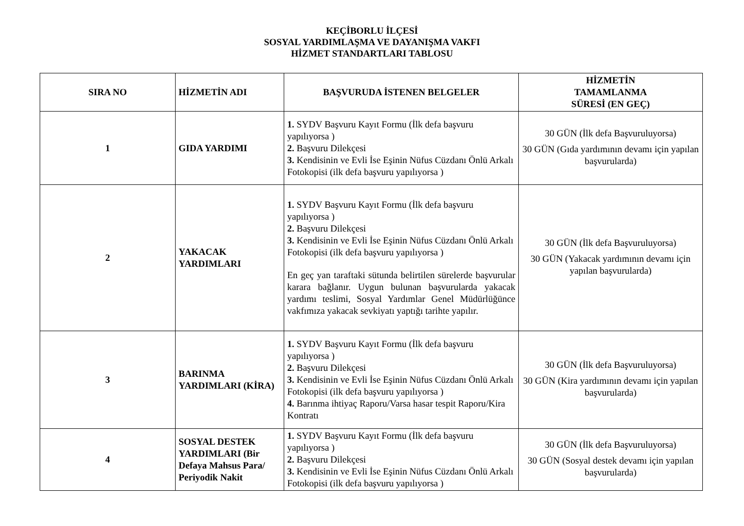KEÇİBORLU İLÇESİ
SOSYAL YARDIMLAŞMA VE DAYANIŞMA VAKFI
HİZMET STANDARTLARI TABLOSU
| SIRA NO | HİZMETİN ADI | BAŞVURUDA İSTENEN BELGELER | HİZMETİN TAMAMLANMA SÜRESİ (EN GEÇ) |
| --- | --- | --- | --- |
| 1 | GIDA YARDIMI | 1. SYDV Başvuru Kayıt Formu (İlk defa başvuru yapılıyorsa ) 2. Başvuru Dilekçesi 3. Kendisinin ve Evli İse Eşinin Nüfus Cüzdanı Önlü Arkalı Fotokopisi (ilk defa başvuru yapılıyorsa ) | 30 GÜN (İlk defa Başvuruluyorsa) 30 GÜN (Gıda yardımının devamı için yapılan başvurularda) |
| 2 | YAKACAK YARDIMLARI | 1. SYDV Başvuru Kayıt Formu (İlk defa başvuru yapılıyorsa ) 2. Başvuru Dilekçesi 3. Kendisinin ve Evli İse Eşinin Nüfus Cüzdanı Önlü Arkalı Fotokopisi (ilk defa başvuru yapılıyorsa ) En geç yan taraftaki sütunda belirtilen sürelerde başvurular karara bağlanır. Uygun bulunan başvurularda yakacak yardımı teslimi, Sosyal Yardımlar Genel Müdürlüğünce vakfımıza yakacak sevkiyatı yaptığı tarihte yapılır. | 30 GÜN (İlk defa Başvuruluyorsa) 30 GÜN (Yakacak yardımının devamı için yapılan başvurularda) |
| 3 | BARINMA YARDIMLARI (KİRA) | 1. SYDV Başvuru Kayıt Formu (İlk defa başvuru yapılıyorsa ) 2. Başvuru Dilekçesi 3. Kendisinin ve Evli İse Eşinin Nüfus Cüzdanı Önlü Arkalı Fotokopisi (ilk defa başvuru yapılıyorsa ) 4. Barınma ihtiyaç Raporu/Varsa hasar tespit Raporu/Kira Kontratı | 30 GÜN (İlk defa Başvuruluyorsa) 30 GÜN (Kira yardımının devamı için yapılan başvurularda) |
| 4 | SOSYAL DESTEK YARDIMLARI (Bir Defaya Mahsus Para/ Periyodik Nakit | 1. SYDV Başvuru Kayıt Formu (İlk defa başvuru yapılıyorsa ) 2. Başvuru Dilekçesi 3. Kendisinin ve Evli İse Eşinin Nüfus Cüzdanı Önlü Arkalı Fotokopisi (ilk defa başvuru yapılıyorsa ) | 30 GÜN (İlk defa Başvuruluyorsa) 30 GÜN (Sosyal destek devamı için yapılan başvurularda) |